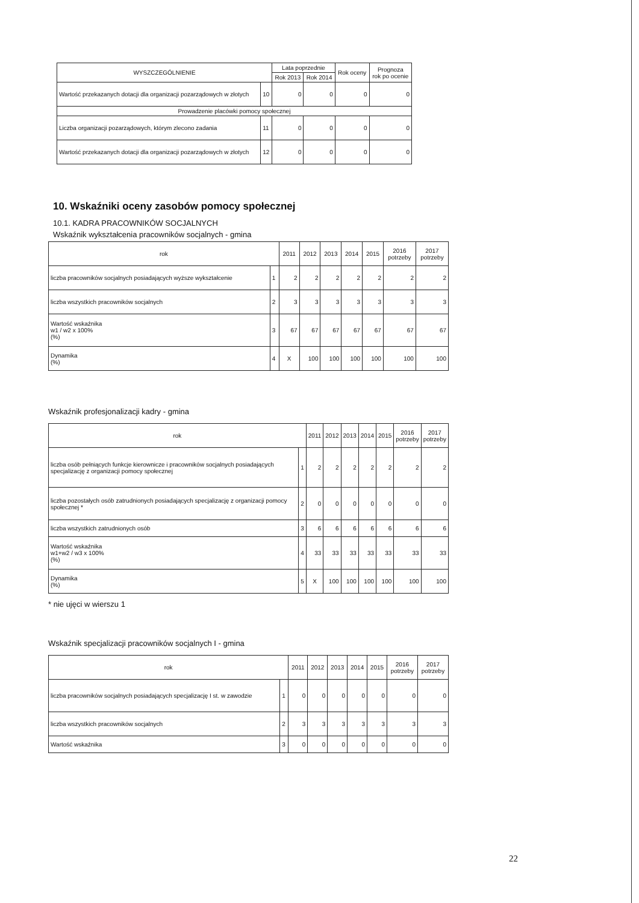| WYSZCZEGÓLNIENIE | | Lata poprzednie | | Rok oceny | Prognoza rok po ocenie |
| --- | --- | --- | --- | --- | --- |
| | | Rok 2013 | Rok 2014 | | |
| Wartość przekazanych dotacji dla organizacji pozarządowych w złotych | 10 | 0 | 0 | 0 | 0 |
| Prowadzenie placówki pomocy społecznej | | | | | |
| Liczba organizacji pozarządowych, którym zlecono zadania | 11 | 0 | 0 | 0 | 0 |
| Wartość przekazanych dotacji dla organizacji pozarządowych w złotych | 12 | 0 | 0 | 0 | 0 |
10. Wskaźniki oceny zasobów pomocy społecznej
10.1. KADRA PRACOWNIKÓW SOCJALNYCH
Wskaźnik wykształcenia pracowników socjalnych - gmina
| rok | | 2011 | 2012 | 2013 | 2014 | 2015 | 2016 potrzeby | 2017 potrzeby |
| --- | --- | --- | --- | --- | --- | --- | --- | --- |
| liczba pracowników socjalnych posiadających wyższe wykształcenie | 1 | 2 | 2 | 2 | 2 | 2 | 2 | 2 |
| liczba wszystkich pracowników socjalnych | 2 | 3 | 3 | 3 | 3 | 3 | 3 | 3 |
| Wartość wskaźnika w1 / w2 x 100% (%) | 3 | 67 | 67 | 67 | 67 | 67 | 67 | 67 |
| Dynamika (%) | 4 | X | 100 | 100 | 100 | 100 | 100 | 100 |
Wskaźnik profesjonalizacji kadry - gmina
| rok | | 2011 | 2012 | 2013 | 2014 | 2015 | 2016 potrzeby | 2017 potrzeby |
| --- | --- | --- | --- | --- | --- | --- | --- | --- |
| liczba osób pełniących funkcje kierownicze i pracowników socjalnych posiadających specjalizację z organizacji pomocy społecznej | 1 | 2 | 2 | 2 | 2 | 2 | 2 | 2 |
| liczba pozostałych osób zatrudnionych posiadających specjalizację z organizacji pomocy społecznej * | 2 | 0 | 0 | 0 | 0 | 0 | 0 | 0 |
| liczba wszystkich zatrudnionych osób | 3 | 6 | 6 | 6 | 6 | 6 | 6 | 6 |
| Wartość wskaźnika w1+w2 / w3 x 100% (%) | 4 | 33 | 33 | 33 | 33 | 33 | 33 | 33 |
| Dynamika (%) | 5 | X | 100 | 100 | 100 | 100 | 100 | 100 |
* nie ujęci w wierszu 1
Wskaźnik specjalizacji pracowników socjalnych I - gmina
| rok | | 2011 | 2012 | 2013 | 2014 | 2015 | 2016 potrzeby | 2017 potrzeby |
| --- | --- | --- | --- | --- | --- | --- | --- | --- |
| liczba pracowników socjalnych posiadających specjalizację I st. w zawodzie | 1 | 0 | 0 | 0 | 0 | 0 | 0 | 0 |
| liczba wszystkich pracowników socjalnych | 2 | 3 | 3 | 3 | 3 | 3 | 3 | 3 |
| Wartość wskaźnika | 3 | 0 | 0 | 0 | 0 | 0 | 0 | 0 |
22